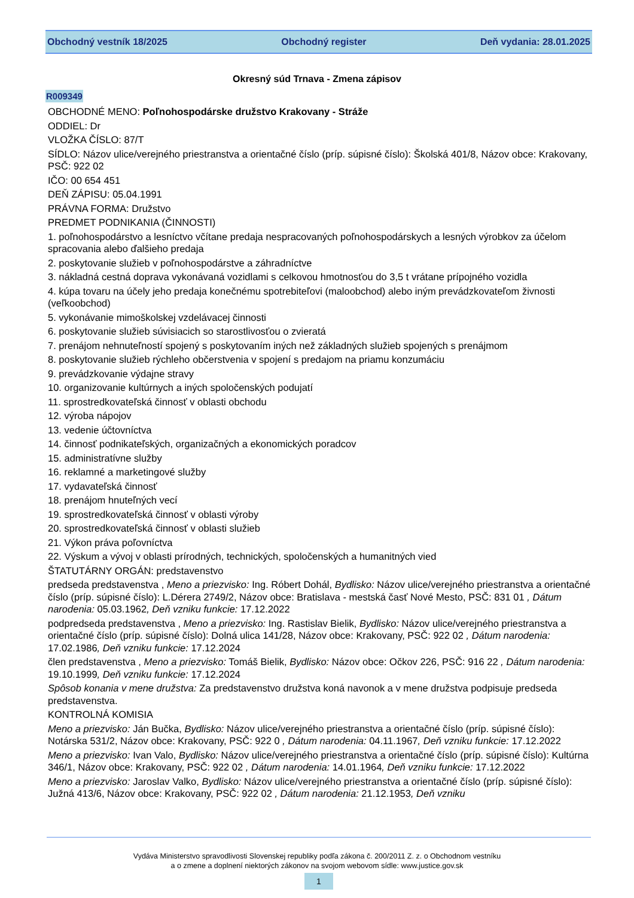Obchodný vestník 18/2025 Obchodný register Deň vydania: 28.01.2025
Okresný súd Trnava - Zmena zápisov
R009349
OBCHODNÉ MENO: Poľnohospodárske družstvo Krakovany - Stráže
ODDIEL: Dr
VLOŽKA ČÍSLO: 87/T
SÍDLO: Názov ulice/verejného priestranstva a orientačné číslo (príp. súpisné číslo): Školská 401/8, Názov obce: Krakovany, PSČ: 922 02
IČO: 00 654 451
DEŇ ZÁPISU: 05.04.1991
PRÁVNA FORMA: Družstvo
PREDMET PODNIKANIA (ČINNOSTI)
1. poľnohospodárstvo a lesníctvo včítane predaja nespracovaných poľnohospodárskych a lesných výrobkov za účelom spracovania alebo ďalšieho predaja
2. poskytovanie služieb v poľnohospodárstve a záhradníctve
3. nákladná cestná doprava vykonávaná vozidlami s celkovou hmotnosťou do 3,5 t vrátane prípojného vozidla
4. kúpa tovaru na účely jeho predaja konečnému spotrebiteľovi (maloobchod) alebo iným prevádzkovateľom živnosti (veľkoobchod)
5. vykonávanie mimoškolskej vzdelávacej činnosti
6. poskytovanie služieb súvisiacich so starostlivosťou o zvieratá
7. prenájom nehnuteľností spojený s poskytovaním iných než základných služieb spojených s prenájmom
8. poskytovanie služieb rýchleho občerstvenia v spojení s predajom na priamu konzumáciu
9. prevádzkovanie výdajne stravy
10. organizovanie kultúrnych a iných spoločenských podujatí
11. sprostredkovateľská činnosť v oblasti obchodu
12. výroba nápojov
13. vedenie účtovníctva
14. činnosť podnikateľských, organizačných a ekonomických poradcov
15. administratívne služby
16. reklamné a marketingové služby
17. vydavateľská činnosť
18. prenájom hnuteľných vecí
19. sprostredkovateľská činnosť v oblasti výroby
20. sprostredkovateľská činnosť v oblasti služieb
21. Výkon práva poľovníctva
22. Výskum a vývoj v oblasti prírodných, technických, spoločenských a humanitných vied
ŠTATUTÁRNY ORGÁN: predstavenstvo
predseda predstavenstva , Meno a priezvisko: Ing. Róbert Dohál, Bydlisko: Názov ulice/verejného priestranstva a orientačné číslo (príp. súpisné číslo): L.Dérera 2749/2, Názov obce: Bratislava - mestská časť Nové Mesto, PSČ: 831 01 , Dátum narodenia: 05.03.1962, Deň vzniku funkcie: 17.12.2022
podpredseda predstavenstva , Meno a priezvisko: Ing. Rastislav Bielik, Bydlisko: Názov ulice/verejného priestranstva a orientačné číslo (príp. súpisné číslo): Dolná ulica 141/28, Názov obce: Krakovany, PSČ: 922 02 , Dátum narodenia: 17.02.1986, Deň vzniku funkcie: 17.12.2024
člen predstavenstva , Meno a priezvisko: Tomáš Bielik, Bydlisko: Názov obce: Očkov 226, PSČ: 916 22 , Dátum narodenia: 19.10.1999, Deň vzniku funkcie: 17.12.2024
Spôsob konania v mene družstva: Za predstavenstvo družstva koná navonok a v mene družstva podpisuje predseda predstavenstva.
KONTROLNÁ KOMISIA
Meno a priezvisko: Ján Bučka, Bydlisko: Názov ulice/verejného priestranstva a orientačné číslo (príp. súpisné číslo): Notárska 531/2, Názov obce: Krakovany, PSČ: 922 0 , Dátum narodenia: 04.11.1967, Deň vzniku funkcie: 17.12.2022
Meno a priezvisko: Ivan Valo, Bydlisko: Názov ulice/verejného priestranstva a orientačné číslo (príp. súpisné číslo): Kultúrna 346/1, Názov obce: Krakovany, PSČ: 922 02 , Dátum narodenia: 14.01.1964, Deň vzniku funkcie: 17.12.2022
Meno a priezvisko: Jaroslav Valko, Bydlisko: Názov ulice/verejného priestranstva a orientačné číslo (príp. súpisné číslo): Južná 413/6, Názov obce: Krakovany, PSČ: 922 02 , Dátum narodenia: 21.12.1953, Deň vzniku
Vydáva Ministerstvo spravodlivosti Slovenskej republiky podľa zákona č. 200/2011 Z. z. o Obchodnom vestníku
a o zmene a doplnení niektorých zákonov na svojom webovom sídle: www.justice.gov.sk
1